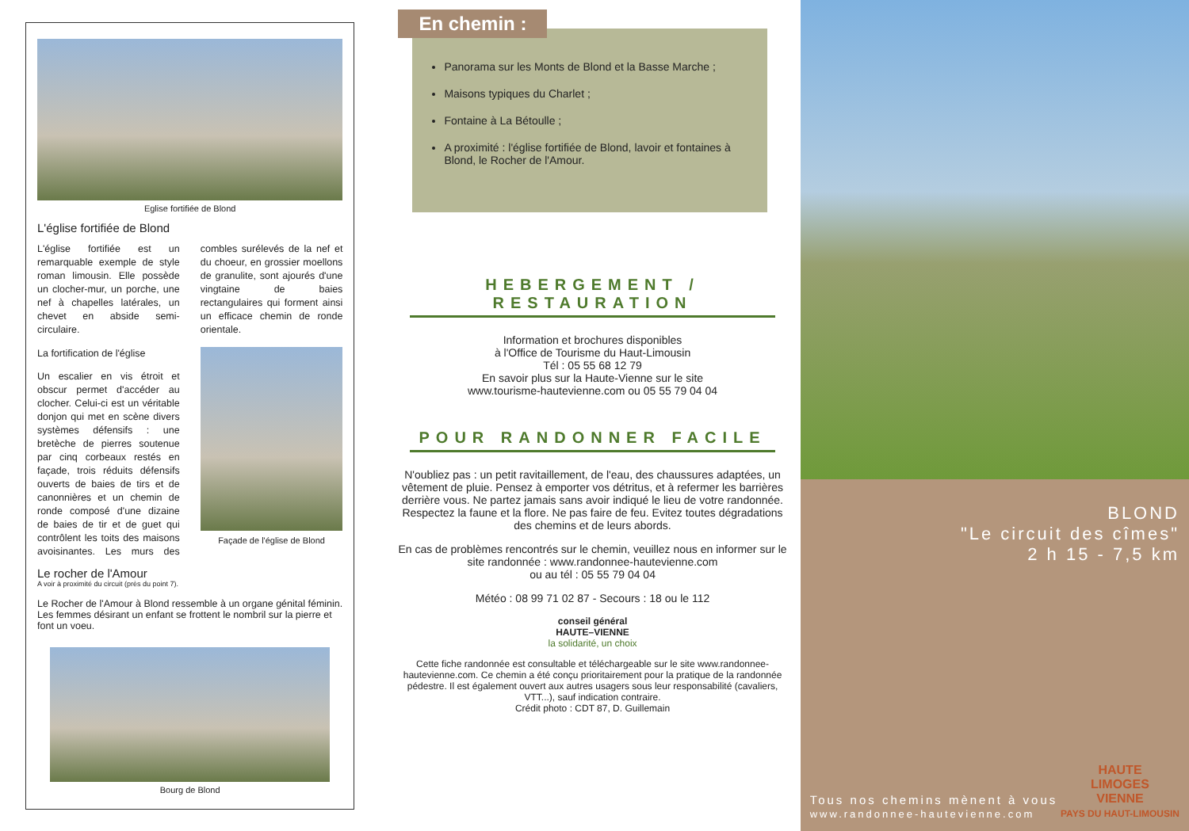Eglise fortifiée de Blond
L'église fortifiée de Blond
L'église fortifiée est un remarquable exemple de style roman limousin. Elle possède un clocher-mur, un porche, une nef à chapelles latérales, un chevet en abside semi-circulaire.
La fortification de l'église
Un escalier en vis étroit et obscur permet d'accéder au clocher. Celui-ci est un véritable donjon qui met en scène divers systèmes défensifs : une bretèche de pierres soutenue par cinq corbeaux restés en façade, trois réduits défensifs ouverts de baies de tirs et de canonnières et un chemin de ronde composé d'une dizaine de baies de tir et de guet qui contrôlent les toits des maisons avoisinantes. Les murs des combles surélevés de la nef et du choeur, en grossier moellons de granulite, sont ajourés d'une vingtaine de baies rectangulaires qui forment ainsi un efficace chemin de ronde orientale.
Façade de l'église de Blond
Le rocher de l'Amour
A voir à proximité du circuit (près du point 7).
Le Rocher de l'Amour à Blond ressemble à un organe génital féminin. Les femmes désirant un enfant se frottent le nombril sur la pierre et font un voeu.
Bourg de Blond
En chemin :
Panorama sur les Monts de Blond et la Basse Marche ;
Maisons typiques du Charlet ;
Fontaine à La Bétoulle ;
A proximité : l'église fortifiée de Blond, lavoir et fontaines à Blond, le Rocher de l'Amour.
HEBERGEMENT / RESTAURATION
Information et brochures disponibles
à l'Office de Tourisme du Haut-Limousin
Tél : 05 55 68 12 79
En savoir plus sur la Haute-Vienne sur le site
www.tourisme-hautevienne.com ou 05 55 79 04 04
POUR RANDONNER FACILE
N'oubliez pas : un petit ravitaillement, de l'eau, des chaussures adaptées, un vêtement de pluie. Pensez à emporter vos détritus, et à refermer les barrières derrière vous. Ne partez jamais sans avoir indiqué le lieu de votre randonnée. Respectez la faune et la flore. Ne pas faire de feu. Evitez toutes dégradations des chemins et de leurs abords.
En cas de problèmes rencontrés sur le chemin, veuillez nous en informer sur le site randonnée : www.randonnee-hautevienne.com
ou au tél : 05 55 79 04 04
Météo : 08 99 71 02 87 - Secours : 18 ou le 112
conseil général
HAUTE–VIENNE
la solidarité, un choix
Cette fiche randonnée est consultable et téléchargeable sur le site www.randonnee-hautevienne.com. Ce chemin a été conçu prioritairement pour la pratique de la randonnée pédestre. Il est également ouvert aux autres usagers sous leur responsabilité (cavaliers, VTT...), sauf indication contraire.
Crédit photo : CDT 87, D. Guillemain
BLOND
"Le circuit des cîmes"
2 h 15 - 7,5 km
Tous nos chemins mènent à vous
www.randonnee-hautevienne.com
HAUTE
LIMOGES
VIENNE
PAYS DU HAUT-LIMOUSIN